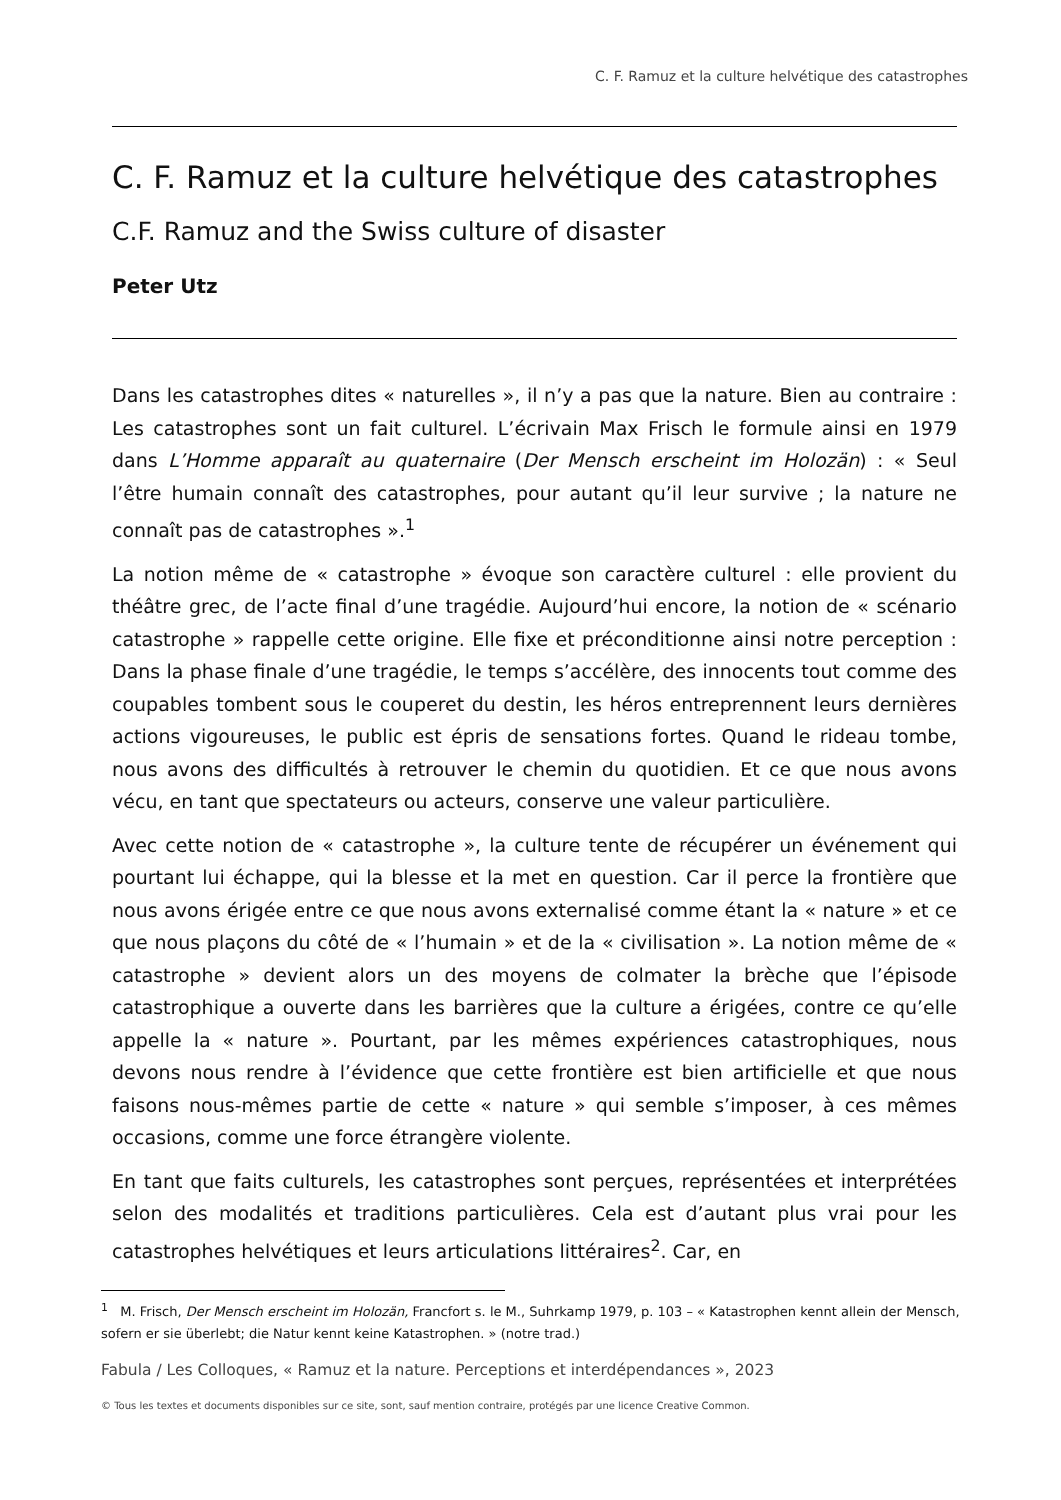C. F. Ramuz et la culture helvétique des catastrophes
C. F. Ramuz et la culture helvétique des catastrophes
C.F. Ramuz and the Swiss culture of disaster
Peter Utz
Dans les catastrophes dites « naturelles », il n’y a pas que la nature. Bien au contraire : Les catastrophes sont un fait culturel. L’écrivain Max Frisch le formule ainsi en 1979 dans L’Homme apparaît au quaternaire (Der Mensch erscheint im Holozän) : « Seul l’être humain connaît des catastrophes, pour autant qu’il leur survive ; la nature ne connaît pas de catastrophes ».<sup>1</sup>
La notion même de « catastrophe » évoque son caractère culturel : elle provient du théâtre grec, de l’acte final d’une tragédie. Aujourd’hui encore, la notion de « scénario catastrophe » rappelle cette origine. Elle fixe et préconditionne ainsi notre perception : Dans la phase finale d’une tragédie, le temps s’accélère, des innocents tout comme des coupables tombent sous le couperet du destin, les héros entreprennent leurs dernières actions vigoureuses, le public est épris de sensations fortes. Quand le rideau tombe, nous avons des difficultés à retrouver le chemin du quotidien. Et ce que nous avons vécu, en tant que spectateurs ou acteurs, conserve une valeur particulière.
Avec cette notion de « catastrophe », la culture tente de récupérer un événement qui pourtant lui échappe, qui la blesse et la met en question. Car il perce la frontière que nous avons érigée entre ce que nous avons externalisé comme étant la « nature » et ce que nous plaçons du côté de « l’humain » et de la « civilisation ». La notion même de « catastrophe » devient alors un des moyens de colmater la brèche que l’épisode catastrophique a ouverte dans les barrières que la culture a érigées, contre ce qu’elle appelle la « nature ». Pourtant, par les mêmes expériences catastrophiques, nous devons nous rendre à l’évidence que cette frontière est bien artificielle et que nous faisons nous-mêmes partie de cette « nature » qui semble s’imposer, à ces mêmes occasions, comme une force étrangère violente.
En tant que faits culturels, les catastrophes sont perçues, représentées et interprétées selon des modalités et traditions particulières. Cela est d’autant plus vrai pour les catastrophes helvétiques et leurs articulations littéraires<sup>2</sup>. Car, en
<sup>1</sup> M. Frisch, Der Mensch erscheint im Holozän, Francfort s. le M., Suhrkamp 1979, p. 103 – « Katastrophen kennt allein der Mensch, sofern er sie überlebt; die Natur kennt keine Katastrophen. » (notre trad.)
Fabula / Les Colloques, « Ramuz et la nature. Perceptions et interdépendances », 2023
© Tous les textes et documents disponibles sur ce site, sont, sauf mention contraire, protégés par une licence Creative Common.